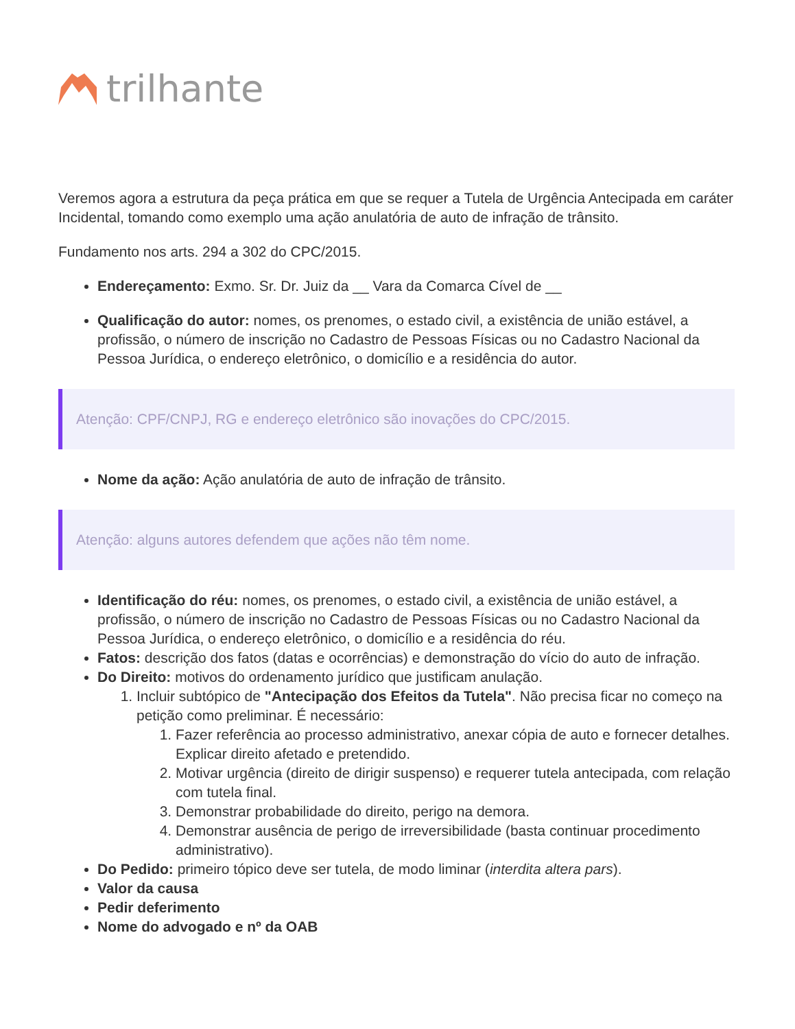trilhante
Veremos agora a estrutura da peça prática em que se requer a Tutela de Urgência Antecipada em caráter Incidental, tomando como exemplo uma ação anulatória de auto de infração de trânsito.
Fundamento nos arts. 294 a 302 do CPC/2015.
Endereçamento: Exmo. Sr. Dr. Juiz da __ Vara da Comarca Cível de __
Qualificação do autor: nomes, os prenomes, o estado civil, a existência de união estável, a profissão, o número de inscrição no Cadastro de Pessoas Físicas ou no Cadastro Nacional da Pessoa Jurídica, o endereço eletrônico, o domicílio e a residência do autor.
Atenção: CPF/CNPJ, RG e endereço eletrônico são inovações do CPC/2015.
Nome da ação: Ação anulatória de auto de infração de trânsito.
Atenção: alguns autores defendem que ações não têm nome.
Identificação do réu: nomes, os prenomes, o estado civil, a existência de união estável, a profissão, o número de inscrição no Cadastro de Pessoas Físicas ou no Cadastro Nacional da Pessoa Jurídica, o endereço eletrônico, o domicílio e a residência do réu.
Fatos: descrição dos fatos (datas e ocorrências) e demonstração do vício do auto de infração.
Do Direito: motivos do ordenamento jurídico que justificam anulação.
1. Incluir subtópico de "Antecipação dos Efeitos da Tutela". Não precisa ficar no começo na petição como preliminar. É necessário:
1. Fazer referência ao processo administrativo, anexar cópia de auto e fornecer detalhes. Explicar direito afetado e pretendido.
2. Motivar urgência (direito de dirigir suspenso) e requerer tutela antecipada, com relação com tutela final.
3. Demonstrar probabilidade do direito, perigo na demora.
4. Demonstrar ausência de perigo de irreversibilidade (basta continuar procedimento administrativo).
Do Pedido: primeiro tópico deve ser tutela, de modo liminar (interdita altera pars).
Valor da causa
Pedir deferimento
Nome do advogado e nº da OAB